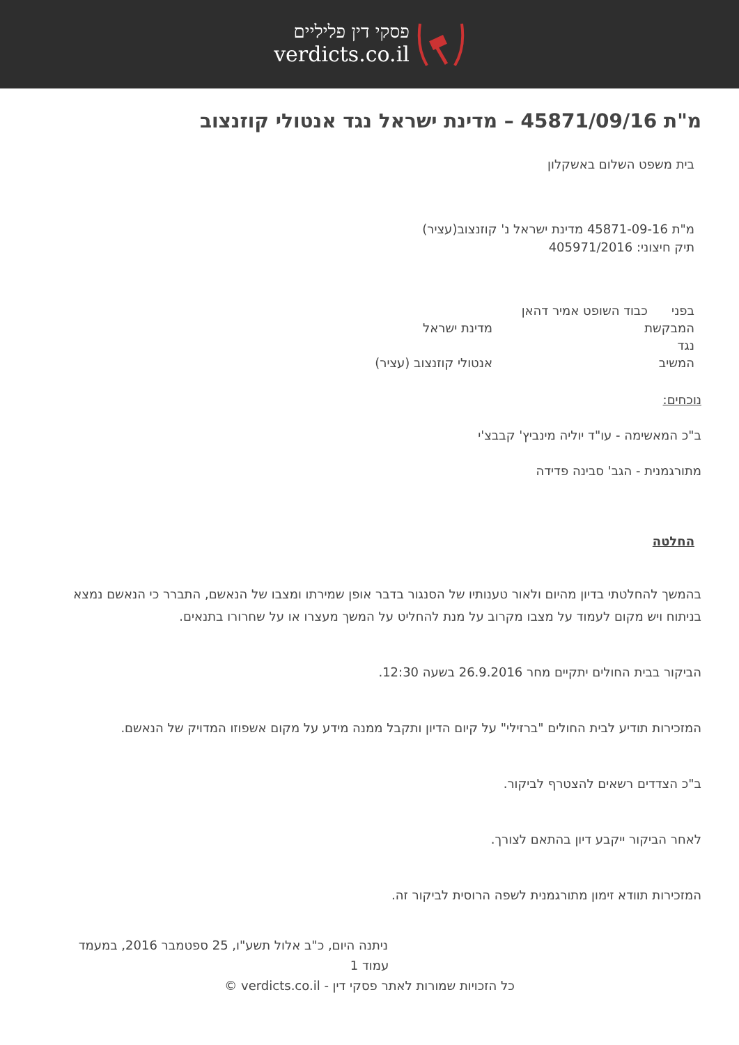פסקי דין פליליים
verdicts.co.il
מ"ת 45871/09/16 – מדינת ישראל נגד אנטולי קוזנצוב
בית משפט השלום באשקלון
מ"ת 45871-09-16 מדינת ישראל נ' קוזנצוב(עציר)
תיק חיצוני: 405971/2016
בפני כבוד השופט אמיר דהאן
המבקשת מדינת ישראל
נגד
המשיב אנטולי קוזנצוב (עציר)
נוכחים:
ב"כ המאשימה - עו"ד יוליה מינביץ' קבבצ'י
מתורגמנית - הגב' סבינה פדידה
החלטה
בהמשך להחלטתי בדיון מהיום ולאור טענותיו של הסנגור בדבר אופן שמירתו ומצבו של הנאשם, התברר כי הנאשם נמצא בניתוח ויש מקום לעמוד על מצבו מקרוב על מנת להחליט על המשך מעצרו או על שחרורו בתנאים.
הביקור בבית החולים יתקיים מחר 26.9.2016 בשעה 12:30.
המזכירות תודיע לבית החולים "ברזילי" על קיום הדיון ותקבל ממנה מידע על מקום אשפוזו המדויק של הנאשם.
ב"כ הצדדים רשאים להצטרף לביקור.
לאחר הביקור ייקבע דיון בהתאם לצורך.
המזכירות תוודא זימון מתורגמנית לשפה הרוסית לביקור זה.
ניתנה היום, כ"ב אלול תשע"ו, 25 ספטמבר 2016, במעמד
עמוד 1
כל הזכויות שמורות לאתר פסקי דין - verdicts.co.il ©